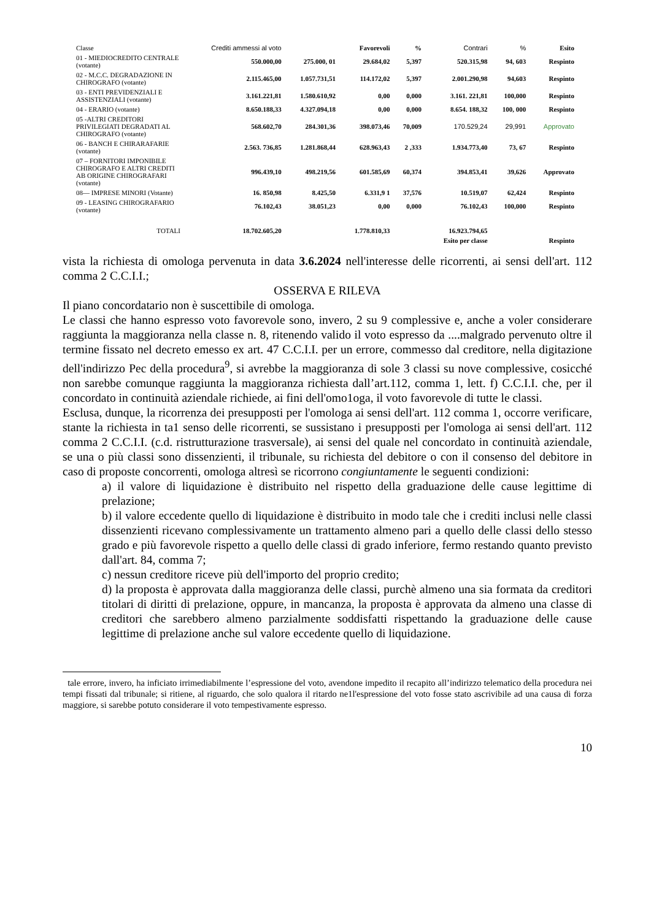| Classe | Crediti ammessi al voto | | Favorevoli | % | Contrari | % | Esito |
| 01 - MIEDIOCREDITO CENTRALE (votante) | 550.000,00 | 275.000, 01 | 29.684,02 | 5,397 | 520.315,98 | 94, 603 | Respinto |
| 02 - M.C.C. DEGRADAZIONE IN CHIROGRAFO (votante) | 2.115.465,00 | 1.057.731,51 | 114.172,02 | 5,397 | 2.001.290,98 | 94,603 | Respinto |
| 03 - ENTI PREVIDENZIALI E ASSISTENZIALI (votante) | 3.161.221,81 | 1.580.610,92 | 0,00 | 0,000 | 3.161. 221,81 | 100,000 | Respinto |
| 04 - ERARIO (votante) | 8.650.188,33 | 4.327.094,18 | 0,00 | 0,000 | 8.654. 188,32 | 100, 000 | Respinto |
| 05 -ALTRI CREDITORI PRIVILEGIATI DEGRADATI AL CHIROGRAFO (votante) | 568.602,70 | 284.301,36 | 398.073,46 | 70,009 | 170.529,24 | 29,991 | Approvato |
| 06 - BANCH E CHIRARAFARIE (votante) | 2.563. 736,85 | 1.281.868,44 | 628.963,43 | 2 ,333 | 1.934.773,40 | 73, 67 | Respinto |
| 07 – FORNITORI IMPONIBILE CHIROGRAFO E ALTRI CREDITI AB ORIGINE CHIROGRAFARI (votante) | 996.439,10 | 498.219,56 | 601.585,69 | 60,374 | 394.853,41 | 39,626 | Approvato |
| 08— IMPRESE MINORI (Votante) | 16. 850,98 | 8.425,50 | 6.331,9 1 | 37,576 | 10.519,07 | 62,424 | Respinto |
| 09 - LEASING CHIROGRAFARIO (votante) | 76.102,43 | 38.051,23 | 0,00 | 0,000 | 76.102,43 | 100,000 | Respinto |
| TOTALI | 18.702.605,20 | | 1.778.810,33 | | 16.923.794,65 | | |
| | | | | | Esito per classe | | Respinto |
vista la richiesta di omologa pervenuta in data 3.6.2024 nell'interesse delle ricorrenti, ai sensi dell'art. 112 comma 2 C.C.I.I.;
OSSERVA E RILEVA
Il piano concordatario non è suscettibile di omologa.
Le classi che hanno espresso voto favorevole sono, invero, 2 su 9 complessive e, anche a voler considerare raggiunta la maggioranza nella classe n. 8, ritenendo valido il voto espresso da ....malgrado pervenuto oltre il termine fissato nel decreto emesso ex art. 47 C.C.I.I. per un errore, commesso dal creditore, nella digitazione dell'indirizzo Pec della procedura<sup>9</sup>, si avrebbe la maggioranza di sole 3 classi su nove complessive, cosicché non sarebbe comunque raggiunta la maggioranza richiesta dall’art.112, comma 1, lett. f) C.C.I.I. che, per il concordato in continuità aziendale richiede, ai fini dell'omo1oga, il voto favorevole di tutte le classi.
Esclusa, dunque, la ricorrenza dei presupposti per l'omologa ai sensi dell'art. 112 comma 1, occorre verificare, stante la richiesta in ta1 senso delle ricorrenti, se sussistano i presupposti per l'omologa ai sensi dell'art. 112 comma 2 C.C.I.I. (c.d. ristrutturazione trasversale), ai sensi del quale nel concordato in continuità aziendale, se una o più classi sono dissenzienti, il tribunale, su richiesta del debitore o con il consenso del debitore in caso di proposte concorrenti, omologa altresì se ricorrono congiuntamente le seguenti condizioni:
a) il valore di liquidazione è distribuito nel rispetto della graduazione delle cause legittime di prelazione;
b) il valore eccedente quello di liquidazione è distribuito in modo tale che i crediti inclusi nelle classi dissenzienti ricevano complessivamente un trattamento almeno pari a quello delle classi dello stesso grado e più favorevole rispetto a quello delle classi di grado inferiore, fermo restando quanto previsto dall'art. 84, comma 7;
c) nessun creditore riceve più dell'importo del proprio credito;
d) la proposta è approvata dalla maggioranza delle classi, purchè almeno una sia formata da creditori titolari di diritti di prelazione, oppure, in mancanza, la proposta è approvata da almeno una classe di creditori che sarebbero almeno parzialmente soddisfatti rispettando la graduazione delle cause legittime di prelazione anche sul valore eccedente quello di liquidazione.
tale errore, invero, ha inficiato irrimediabilmente l’espressione del voto, avendone impedito il recapito all’indirizzo telematico della procedura nei tempi fissati dal tribunale; si ritiene, al riguardo, che solo qualora il ritardo ne1l'espressione del voto fosse stato ascrivibile ad una causa di forza maggiore, si sarebbe potuto considerare il voto tempestivamente espresso.
10